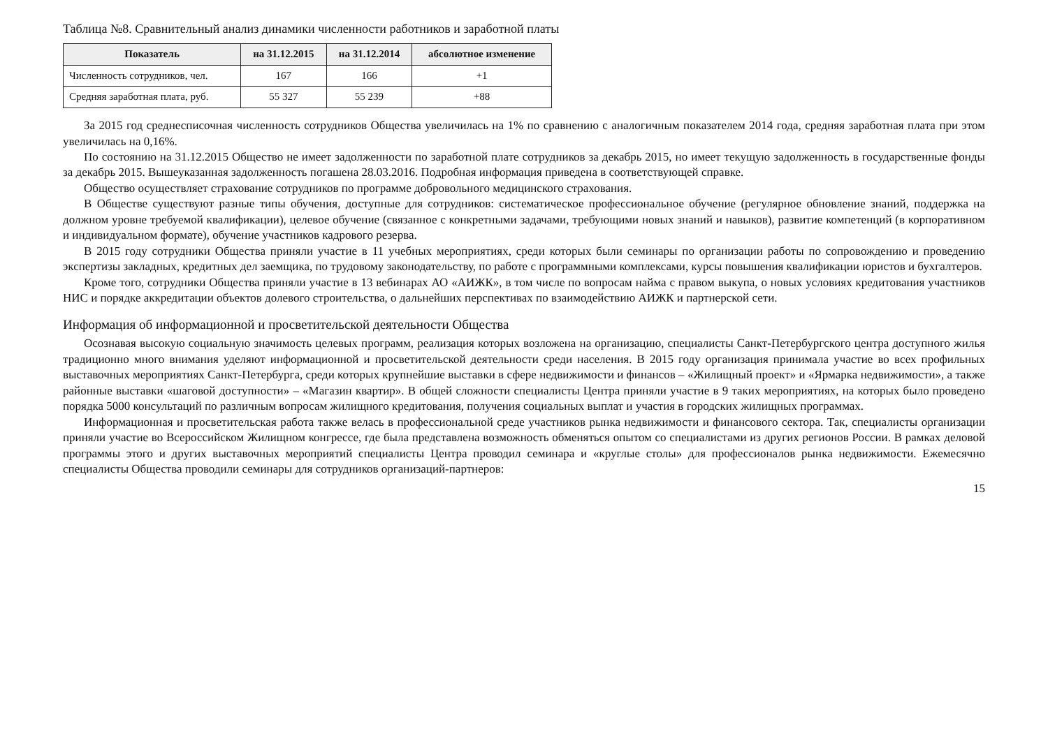Таблица №8. Сравнительный анализ динамики численности работников и заработной платы
| Показатель | на 31.12.2015 | на 31.12.2014 | абсолютное изменение |
| --- | --- | --- | --- |
| Численность сотрудников, чел. | 167 | 166 | +1 |
| Средняя заработная плата, руб. | 55 327 | 55 239 | +88 |
За 2015 год среднесписочная численность сотрудников Общества увеличилась на 1% по сравнению с аналогичным показателем 2014 года, средняя заработная плата при этом увеличилась на 0,16%.
По состоянию на 31.12.2015 Общество не имеет задолженности по заработной плате сотрудников за декабрь 2015, но имеет текущую задолженность в государственные фонды за декабрь 2015. Вышеуказанная задолженность погашена 28.03.2016. Подробная информация приведена в соответствующей справке.
Общество осуществляет страхование сотрудников по программе добровольного медицинского страхования.
В Обществе существуют разные типы обучения, доступные для сотрудников: систематическое профессиональное обучение (регулярное обновление знаний, поддержка на должном уровне требуемой квалификации), целевое обучение (связанное с конкретными задачами, требующими новых знаний и навыков), развитие компетенций (в корпоративном и индивидуальном формате), обучение участников кадрового резерва.
В 2015 году сотрудники Общества приняли участие в 11 учебных мероприятиях, среди которых были семинары по организации работы по сопровождению и проведению экспертизы закладных, кредитных дел заемщика, по трудовому законодательству, по работе с программными комплексами, курсы повышения квалификации юристов и бухгалтеров.
Кроме того, сотрудники Общества приняли участие в 13 вебинарах АО «АИЖК», в том числе по вопросам найма с правом выкупа, о новых условиях кредитования участников НИС и порядке аккредитации объектов долевого строительства, о дальнейших перспективах по взаимодействию АИЖК и партнерской сети.
Информация об информационной и просветительской деятельности Общества
Осознавая высокую социальную значимость целевых программ, реализация которых возложена на организацию, специалисты Санкт-Петербургского центра доступного жилья традиционно много внимания уделяют информационной и просветительской деятельности среди населения. В 2015 году организация принимала участие во всех профильных выставочных мероприятиях Санкт-Петербурга, среди которых крупнейшие выставки в сфере недвижимости и финансов – «Жилищный проект» и «Ярмарка недвижимости», а также районные выставки «шаговой доступности» – «Магазин квартир». В общей сложности специалисты Центра приняли участие в 9 таких мероприятиях, на которых было проведено порядка 5000 консультаций по различным вопросам жилищного кредитования, получения социальных выплат и участия в городских жилищных программах.
Информационная и просветительская работа также велась в профессиональной среде участников рынка недвижимости и финансового сектора. Так, специалисты организации приняли участие во Всероссийском Жилищном конгрессе, где была представлена возможность обменяться опытом со специалистами из других регионов России. В рамках деловой программы этого и других выставочных мероприятий специалисты Центра проводил семинара и «круглые столы» для профессионалов рынка недвижимости. Ежемесячно специалисты Общества проводили семинары для сотрудников организаций-партнеров:
15